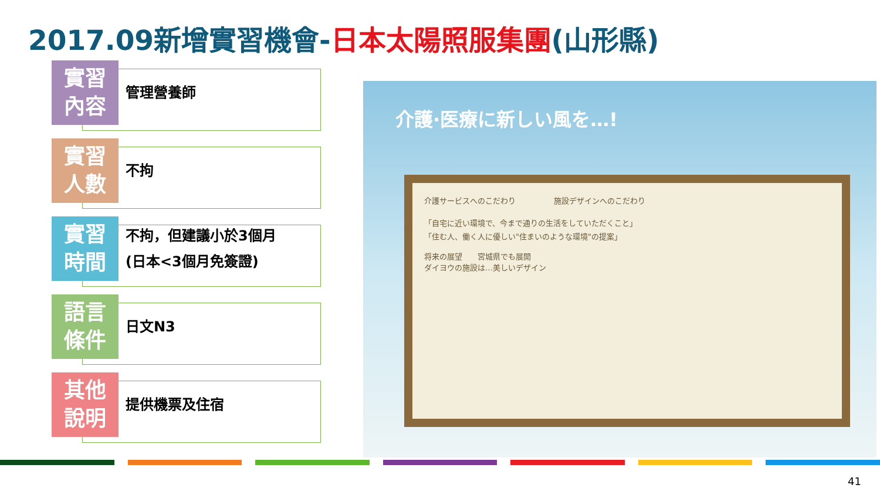2017.09新增實習機會-日本太陽照服集團(山形縣)
實習
內容
管理營養師
實習
人數
不拘
實習
時間
不拘，但建議小於3個月
(日本<3個月免簽證)
語言
條件
日文N3
其他
說明
提供機票及住宿
介護·医療に新しい風を…!
介護サービスへのこだわり　　　　　施設デザインへのこだわり
「自宅に近い環境で、今まで通りの生活をしていただくこと」
「住む人、働く人に優しい"住まいのような環境"の提案」
将来の展望　　宮城県でも展開
ダイヨウの施設は…美しいデザイン
41